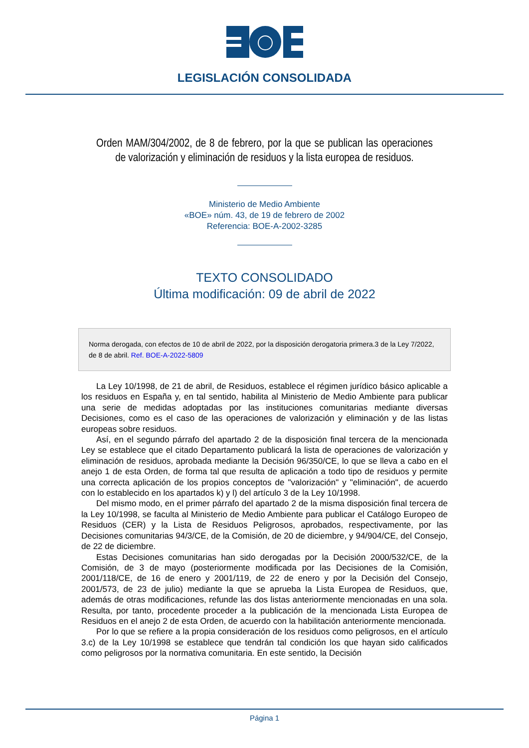LEGISLACIÓN CONSOLIDADA
Orden MAM/304/2002, de 8 de febrero, por la que se publican las operaciones de valorización y eliminación de residuos y la lista europea de residuos.
Ministerio de Medio Ambiente
«BOE» núm. 43, de 19 de febrero de 2002
Referencia: BOE-A-2002-3285
TEXTO CONSOLIDADO
Última modificación: 09 de abril de 2022
Norma derogada, con efectos de 10 de abril de 2022, por la disposición derogatoria primera.3 de la Ley 7/2022, de 8 de abril. Ref. BOE-A-2022-5809
La Ley 10/1998, de 21 de abril, de Residuos, establece el régimen jurídico básico aplicable a los residuos en España y, en tal sentido, habilita al Ministerio de Medio Ambiente para publicar una serie de medidas adoptadas por las instituciones comunitarias mediante diversas Decisiones, como es el caso de las operaciones de valorización y eliminación y de las listas europeas sobre residuos.
Así, en el segundo párrafo del apartado 2 de la disposición final tercera de la mencionada Ley se establece que el citado Departamento publicará la lista de operaciones de valorización y eliminación de residuos, aprobada mediante la Decisión 96/350/CE, lo que se lleva a cabo en el anejo 1 de esta Orden, de forma tal que resulta de aplicación a todo tipo de residuos y permite una correcta aplicación de los propios conceptos de "valorización" y "eliminación", de acuerdo con lo establecido en los apartados k) y l) del artículo 3 de la Ley 10/1998.
Del mismo modo, en el primer párrafo del apartado 2 de la misma disposición final tercera de la Ley 10/1998, se faculta al Ministerio de Medio Ambiente para publicar el Catálogo Europeo de Residuos (CER) y la Lista de Residuos Peligrosos, aprobados, respectivamente, por las Decisiones comunitarias 94/3/CE, de la Comisión, de 20 de diciembre, y 94/904/CE, del Consejo, de 22 de diciembre.
Estas Decisiones comunitarias han sido derogadas por la Decisión 2000/532/CE, de la Comisión, de 3 de mayo (posteriormente modificada por las Decisiones de la Comisión, 2001/118/CE, de 16 de enero y 2001/119, de 22 de enero y por la Decisión del Consejo, 2001/573, de 23 de julio) mediante la que se aprueba la Lista Europea de Residuos, que, además de otras modificaciones, refunde las dos listas anteriormente mencionadas en una sola. Resulta, por tanto, procedente proceder a la publicación de la mencionada Lista Europea de Residuos en el anejo 2 de esta Orden, de acuerdo con la habilitación anteriormente mencionada.
Por lo que se refiere a la propia consideración de los residuos como peligrosos, en el artículo 3.c) de la Ley 10/1998 se establece que tendrán tal condición los que hayan sido calificados como peligrosos por la normativa comunitaria. En este sentido, la Decisión
Página 1